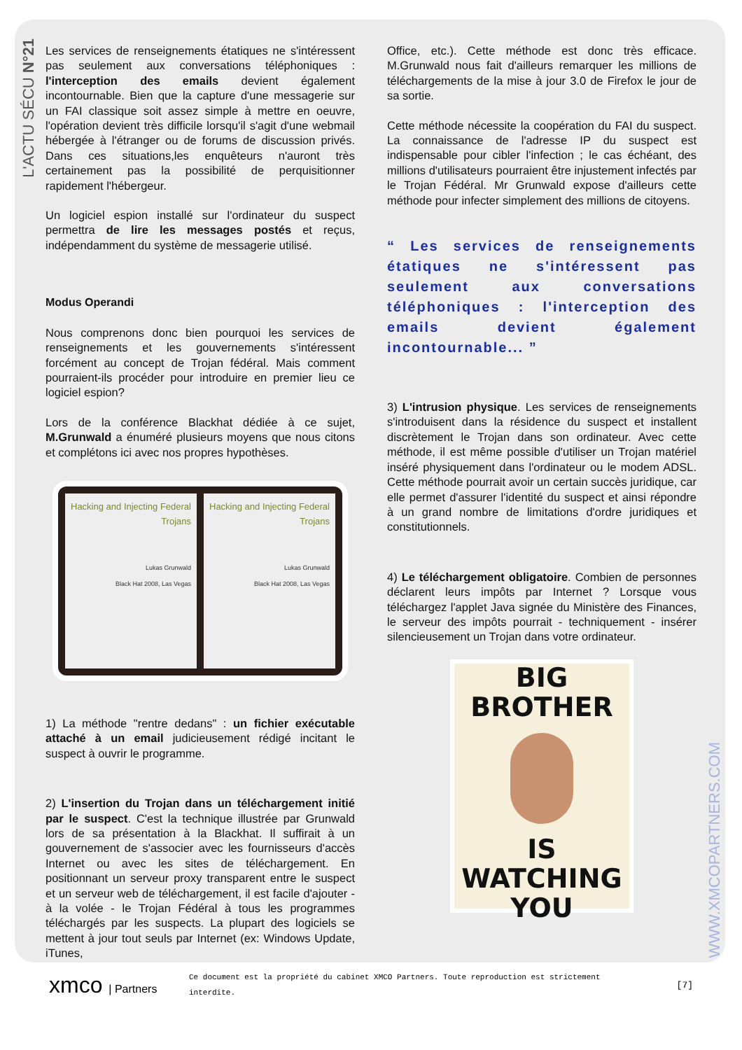L'ACTU SÉCU N°21
Les services de renseignements étatiques ne s'intéressent pas seulement aux conversations téléphoniques : l'interception des emails devient également incontournable. Bien que la capture d'une messagerie sur un FAI classique soit assez simple à mettre en oeuvre, l'opération devient très difficile lorsqu'il s'agit d'une webmail hébergée à l'étranger ou de forums de discussion privés. Dans ces situations,les enquêteurs n'auront très certainement pas la possibilité de perquisitionner rapidement l'hébergeur.
Un logiciel espion installé sur l'ordinateur du suspect permettra de lire les messages postés et reçus, indépendamment du système de messagerie utilisé.
Modus Operandi
Nous comprenons donc bien pourquoi les services de renseignements et les gouvernements s'intéressent forcément au concept de Trojan fédéral. Mais comment pourraient-ils procéder pour introduire en premier lieu ce logiciel espion?
Lors de la conférence Blackhat dédiée à ce sujet, M.Grunwald a énuméré plusieurs moyens que nous citons et complétons ici avec nos propres hypothèses.
Hacking and Injecting Federal Trojans
Lukas Grunwald
Black Hat 2008, Las Vegas
Hacking and Injecting Federal Trojans
Lukas Grunwald
Black Hat 2008, Las Vegas
1) La méthode "rentre dedans" : un fichier exécutable attaché à un email judicieusement rédigé incitant le suspect à ouvrir le programme.
2) L'insertion du Trojan dans un téléchargement initié par le suspect. C'est la technique illustrée par Grunwald lors de sa présentation à la Blackhat. Il suffirait à un gouvernement de s'associer avec les fournisseurs d'accès Internet ou avec les sites de téléchargement. En positionnant un serveur proxy transparent entre le suspect et un serveur web de téléchargement, il est facile d'ajouter - à la volée - le Trojan Fédéral à tous les programmes téléchargés par les suspects. La plupart des logiciels se mettent à jour tout seuls par Internet (ex: Windows Update, iTunes,
Office, etc.). Cette méthode est donc très efficace. M.Grunwald nous fait d'ailleurs remarquer les millions de téléchargements de la mise à jour 3.0 de Firefox le jour de sa sortie.
Cette méthode nécessite la coopération du FAI du suspect. La connaissance de l'adresse IP du suspect est indispensable pour cibler l'infection ; le cas échéant, des millions d'utilisateurs pourraient être injustement infectés par le Trojan Fédéral. Mr Grunwald expose d'ailleurs cette méthode pour infecter simplement des millions de citoyens.
“ Les services de renseignements étatiques ne s'intéressent pas seulement aux conversations téléphoniques : l'interception des emails devient également incontournable... ”
3) L'intrusion physique. Les services de renseignements s'introduisent dans la résidence du suspect et installent discrètement le Trojan dans son ordinateur. Avec cette méthode, il est même possible d'utiliser un Trojan matériel inséré physiquement dans l'ordinateur ou le modem ADSL. Cette méthode pourrait avoir un certain succès juridique, car elle permet d'assurer l'identité du suspect et ainsi répondre à un grand nombre de limitations d'ordre juridiques et constitutionnels.
4) Le téléchargement obligatoire. Combien de personnes déclarent leurs impôts par Internet ? Lorsque vous téléchargez l'applet Java signée du Ministère des Finances, le serveur des impôts pourrait - techniquement - insérer silencieusement un Trojan dans votre ordinateur.
BIG BROTHER
IS WATCHING
YOU
WWW.XMCOPARTNERS.COM
xmco | Partners
Ce document est la propriété du cabinet XMCO Partners. Toute reproduction est strictement interdite.
[7]